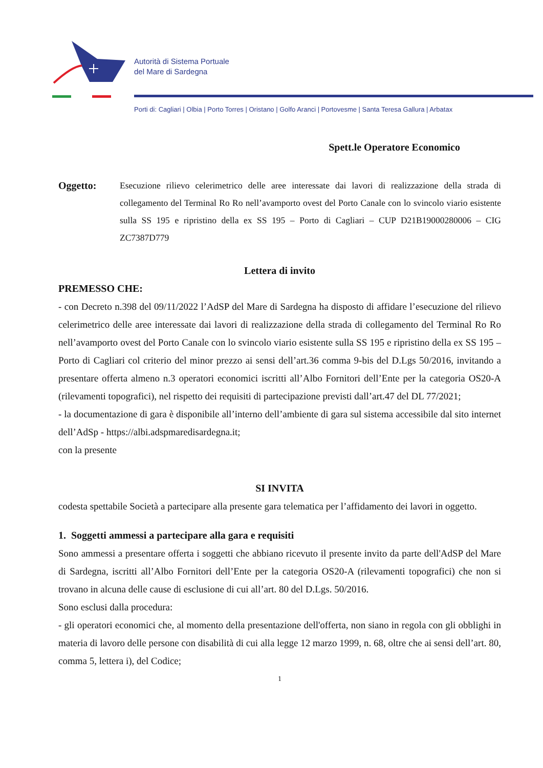Autorità di Sistema Portuale
del Mare di Sardegna
Porti di: Cagliari | Olbia | Porto Torres | Oristano | Golfo Aranci | Portovesme | Santa Teresa Gallura | Arbatax
Spett.le Operatore Economico
Oggetto: Esecuzione rilievo celerimetrico delle aree interessate dai lavori di realizzazione della strada di collegamento del Terminal Ro Ro nell’avamporto ovest del Porto Canale con lo svincolo viario esistente sulla SS 195 e ripristino della ex SS 195 – Porto di Cagliari – CUP D21B19000280006 – CIG ZC7387D779
Lettera di invito
PREMESSO CHE:
- con Decreto n.398 del 09/11/2022 l’AdSP del Mare di Sardegna ha disposto di affidare l’esecuzione del rilievo celerimetrico delle aree interessate dai lavori di realizzazione della strada di collegamento del Terminal Ro Ro nell’avamporto ovest del Porto Canale con lo svincolo viario esistente sulla SS 195 e ripristino della ex SS 195 – Porto di Cagliari col criterio del minor prezzo ai sensi dell’art.36 comma 9-bis del D.Lgs 50/2016, invitando a presentare offerta almeno n.3 operatori economici iscritti all’Albo Fornitori dell’Ente per la categoria OS20-A (rilevamenti topografici), nel rispetto dei requisiti di partecipazione previsti dall’art.47 del DL 77/2021;
- la documentazione di gara è disponibile all’interno dell’ambiente di gara sul sistema accessibile dal sito internet dell’AdSp - https://albi.adspmaredisardegna.it;
con la presente
SI INVITA
codesta spettabile Società a partecipare alla presente gara telematica per l’affidamento dei lavori in oggetto.
1. Soggetti ammessi a partecipare alla gara e requisiti
Sono ammessi a presentare offerta i soggetti che abbiano ricevuto il presente invito da parte dell'AdSP del Mare di Sardegna, iscritti all’Albo Fornitori dell’Ente per la categoria OS20-A (rilevamenti topografici) che non si trovano in alcuna delle cause di esclusione di cui all’art. 80 del D.Lgs. 50/2016.
Sono esclusi dalla procedura:
- gli operatori economici che, al momento della presentazione dell'offerta, non siano in regola con gli obblighi in materia di lavoro delle persone con disabilità di cui alla legge 12 marzo 1999, n. 68, oltre che ai sensi dell’art. 80, comma 5, lettera i), del Codice;
1